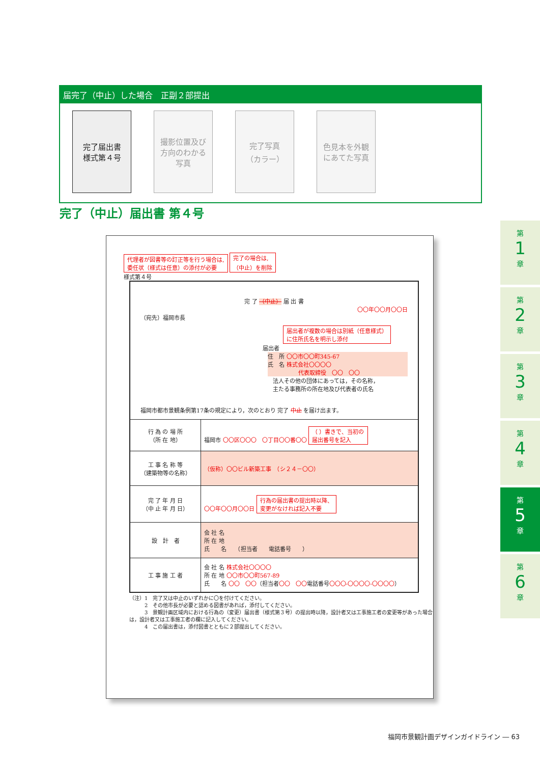届完了（中止）した場合　正副２部提出
完了届出書
様式第４号
撮影位置及び
方向のわかる
写真
完了写真
（カラー）
色見本を外観
にあてた写真
完了（中止）届出書 第４号
代理者が図書等の訂正等を行う場合は,
委任状（様式は任意）の添付が必要 完了の場合は,
（中止）を削除
様式第４号
完 了 （中止） 届 出 書
〇〇年〇〇月〇〇日
（宛先）福岡市長
届出者が複数の場合は別紙（任意様式）
に住所氏名を明示し添付
届出者
住　所 〇〇市〇〇町345-67
氏　名 株式会社〇〇〇〇
代表取締役　〇〇　〇〇
法人その他の団体にあっては，その名称，
主たる事務所の所在地及び代表者の氏名
福岡市都市景観条例第17条の規定により，次のとおり 完了 中止 を届け出ます。
| 行 為 の 場 所 （所 在 地） | 福岡市 〇〇区〇〇〇 〇丁目〇〇番〇〇 （ ）書きで、当初の 届出番号を記入 |
| 工 事 名 称 等 （建築物等の名称） | （仮称）〇〇ビル新築工事 （シ２４－〇〇） |
| 完 了 年 月 日 （中 止 年 月 日） | 〇〇年〇〇月〇〇日 行為の届出書の提出時以降、 変更がなければ記入不要 |
| 設 計 者 | 会 社 名 所 在 地 氏 名 （担当者 電話番号 ） |
| 工 事 施 工 者 | 会 社 名 株式会社〇〇〇〇 所 在 地 〇〇市〇〇町567-89 氏 名 〇〇 〇〇 （担当者 〇〇 〇〇 電話番号 〇〇〇-〇〇〇〇-〇〇〇〇 ） |
（注）1　完了又は中止のいずれかに〇を付けてください。
　　　2　その他市長が必要と認める図書があれば，添付してください。
　　　3　景観計画区域内における行為の（変更）届出書（様式第３号）の提出時以降，設計者又は工事施工者の変更等があった場合は，設計者又は工事施工者の欄に記入してください。
　　　4　この届出書は，添付図書とともに２部提出してください。
第
1
章
第
2
章
第
3
章
第
4
章
第
5
章
第
6
章
福岡市景観計画デザインガイドライン ― 63